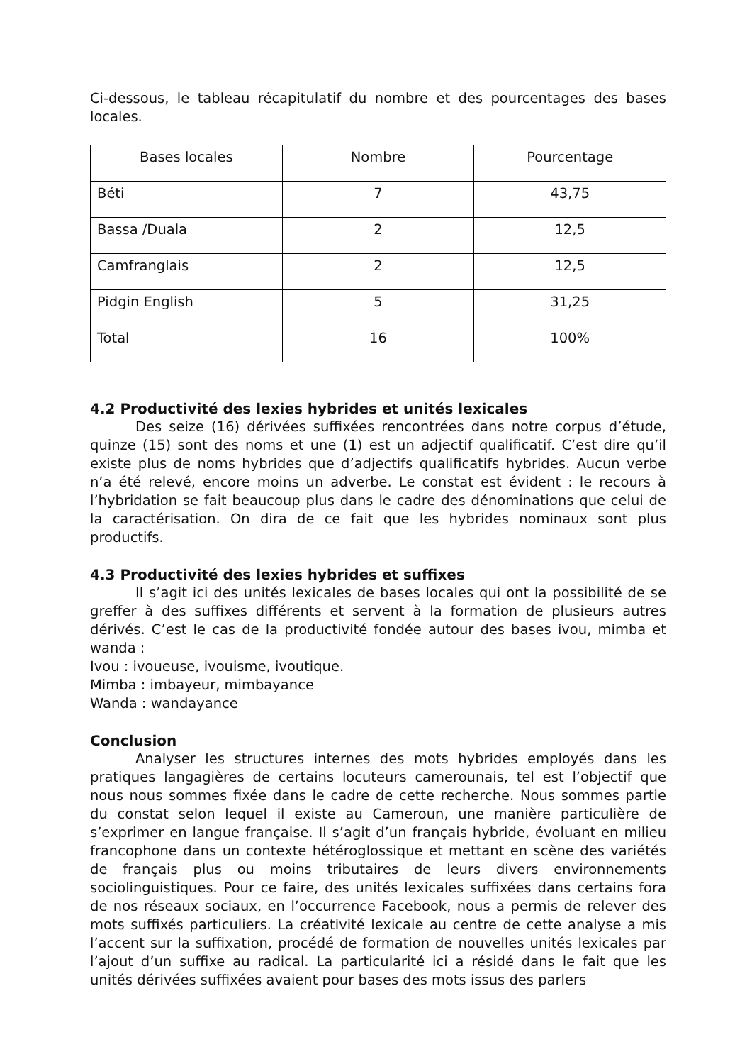Ci-dessous, le tableau récapitulatif du nombre et des pourcentages des bases locales.
| Bases locales | Nombre | Pourcentage |
| --- | --- | --- |
| Béti | 7 | 43,75 |
| Bassa /Duala | 2 | 12,5 |
| Camfranglais | 2 | 12,5 |
| Pidgin English | 5 | 31,25 |
| Total | 16 | 100% |
4.2 Productivité des lexies hybrides et unités lexicales
Des seize (16) dérivées suffixées rencontrées dans notre corpus d’étude, quinze (15) sont des noms et une (1) est un adjectif qualificatif. C’est dire qu’il existe plus de noms hybrides que d’adjectifs qualificatifs hybrides. Aucun verbe n’a été relevé, encore moins un adverbe. Le constat est évident : le recours à l’hybridation se fait beaucoup plus dans le cadre des dénominations que celui de la caractérisation. On dira de ce fait que les hybrides nominaux sont plus productifs.
4.3 Productivité des lexies hybrides et suffixes
Il s’agit ici des unités lexicales de bases locales qui ont la possibilité de se greffer à des suffixes différents et servent à la formation de plusieurs autres dérivés. C’est le cas de la productivité fondée autour des bases ivou, mimba et wanda :
Ivou : ivoueuse, ivouisme, ivoutique.
Mimba : imbayeur, mimbayance
Wanda : wandayance
Conclusion
Analyser les structures internes des mots hybrides employés dans les pratiques langagières de certains locuteurs camerounais, tel est l’objectif que nous nous sommes fixée dans le cadre de cette recherche. Nous sommes partie du constat selon lequel il existe au Cameroun, une manière particulière de s’exprimer en langue française. Il s’agit d’un français hybride, évoluant en milieu francophone dans un contexte hétéroglossique et mettant en scène des variétés de français plus ou moins tributaires de leurs divers environnements sociolinguistiques. Pour ce faire, des unités lexicales suffixées dans certains fora de nos réseaux sociaux, en l’occurrence Facebook, nous a permis de relever des mots suffixés particuliers. La créativité lexicale au centre de cette analyse a mis l’accent sur la suffixation, procédé de formation de nouvelles unités lexicales par l’ajout d’un suffixe au radical. La particularité ici a résidé dans le fait que les unités dérivées suffixées avaient pour bases des mots issus des parlers